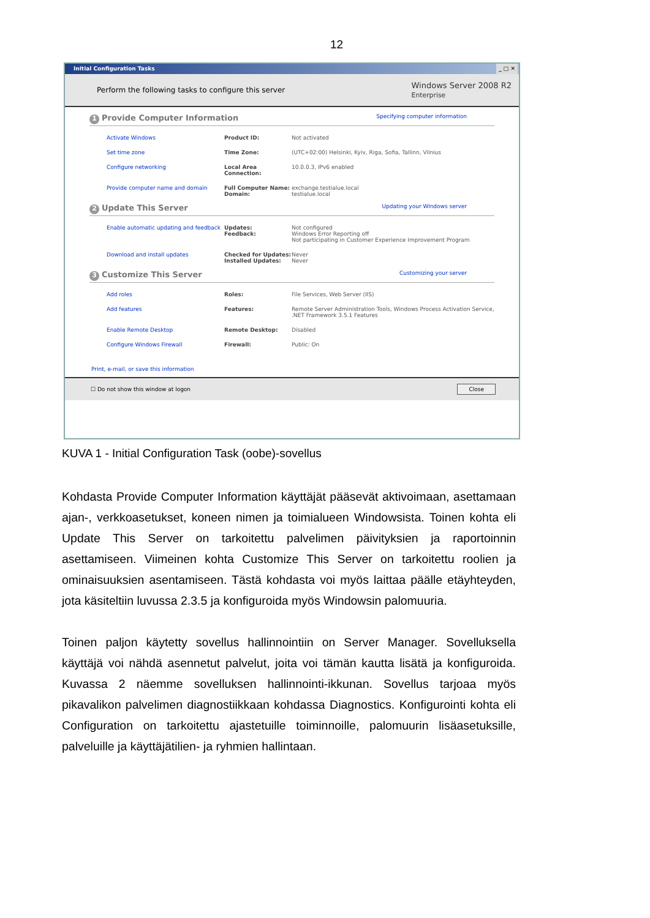12
Initial Configuration Tasks _ □ ✕
Perform the following tasks to configure this server Windows Server 2008 R2
Enterprise
1 Provide Computer Information Specifying computer information
Activate Windows Product ID: Not activated
Set time zone Time Zone: (UTC+02:00) Helsinki, Kyiv, Riga, Sofia, Tallinn, Vilnius
Configure networking Local Area Connection: 10.0.0.3, IPv6 enabled
Provide computer name and domain Full Computer Name:
Domain: exchange.testialue.local
testialue.local
2 Update This Server Updating your Windows server
Enable automatic updating and feedback Updates:
Feedback: Not configured
Windows Error Reporting off
Not participating in Customer Experience Improvement Program
Download and install updates Checked for Updates:
Installed Updates: Never
Never
3 Customize This Server Customizing your server
Add roles Roles: File Services, Web Server (IIS)
Add features Features: Remote Server Administration Tools, Windows Process Activation Service, .NET Framework 3.5.1 Features
Enable Remote Desktop Remote Desktop: Disabled
Configure Windows Firewall Firewall: Public: On
Print, e-mail, or save this information
☐ Do not show this window at logon Close
KUVA 1 - Initial Configuration Task (oobe)-sovellus
Kohdasta Provide Computer Information käyttäjät pääsevät aktivoimaan, asettamaan ajan-, verkkoasetukset, koneen nimen ja toimialueen Windowsista. Toinen kohta eli Update This Server on tarkoitettu palvelimen päivityksien ja raportoinnin asettamiseen. Viimeinen kohta Customize This Server on tarkoitettu roolien ja ominaisuuksien asentamiseen. Tästä kohdasta voi myös laittaa päälle etäyhteyden, jota käsiteltiin luvussa 2.3.5 ja konfiguroida myös Windowsin palomuuria.
Toinen paljon käytetty sovellus hallinnointiin on Server Manager. Sovelluksella käyttäjä voi nähdä asennetut palvelut, joita voi tämän kautta lisätä ja konfiguroida. Kuvassa 2 näemme sovelluksen hallinnointi-ikkunan. Sovellus tarjoaa myös pikavalikon palvelimen diagnostiikkaan kohdassa Diagnostics. Konfigurointi kohta eli Configuration on tarkoitettu ajastetuille toiminnoille, palomuurin lisäasetuksille, palveluille ja käyttäjätilien- ja ryhmien hallintaan.